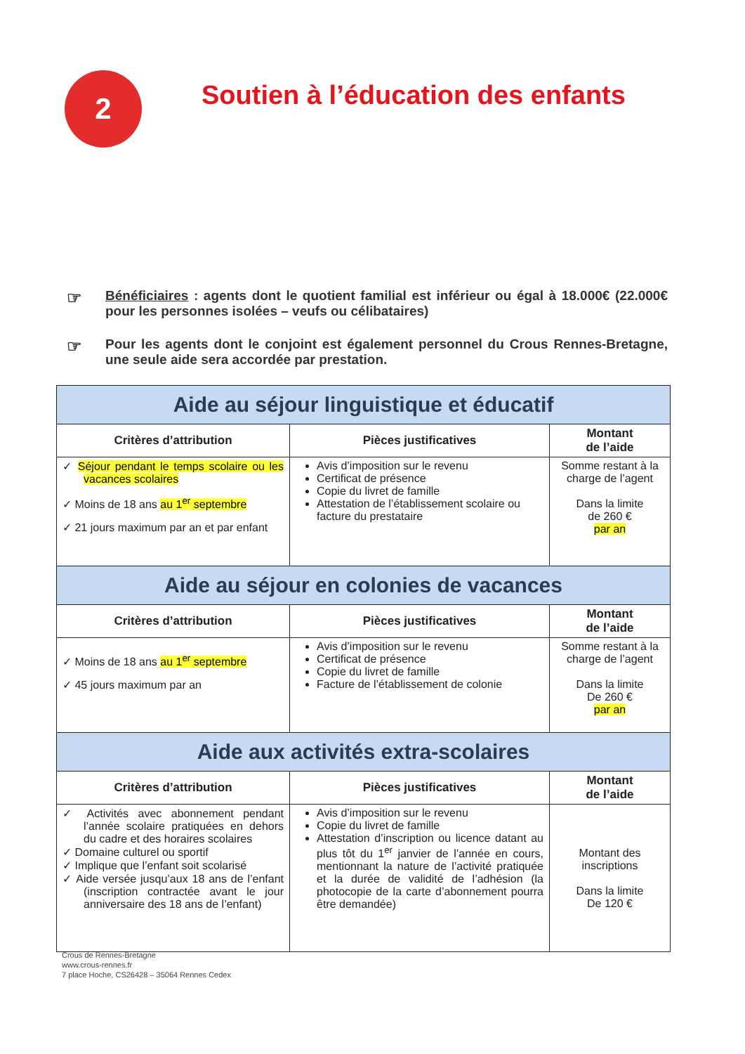2
Soutien à l’éducation des enfants
☞ Bénéficiaires : agents dont le quotient familial est inférieur ou égal à 18.000€ (22.000€ pour les personnes isolées – veufs ou célibataires)
☞ Pour les agents dont le conjoint est également personnel du Crous Rennes-Bretagne, une seule aide sera accordée par prestation.
| Aide au séjour linguistique et éducatif | | |
| Critères d’attribution | Pièces justificatives | Montant de l’aide |
| ✓ Séjour pendant le temps scolaire ou les vacances scolaires ✓ Moins de 18 ans au 1<sup>er</sup> septembre ✓ 21 jours maximum par an et par enfant | Avis d’imposition sur le revenu Certificat de présence Copie du livret de famille Attestation de l’établissement scolaire ou facture du prestataire | Somme restant à la charge de l’agent Dans la limite de 260 € par an |
| Aide au séjour en colonies de vacances | | |
| Critères d’attribution | Pièces justificatives | Montant de l’aide |
| ✓ Moins de 18 ans au 1<sup>er</sup> septembre ✓ 45 jours maximum par an | Avis d’imposition sur le revenu Certificat de présence Copie du livret de famille Facture de l’établissement de colonie | Somme restant à la charge de l’agent Dans la limite De 260 € par an |
| Aide aux activités extra-scolaires | | |
| Critères d’attribution | Pièces justificatives | Montant de l’aide |
| ✓ Activités avec abonnement pendant l’année scolaire pratiquées en dehors du cadre et des horaires scolaires ✓ Domaine culturel ou sportif ✓ Implique que l’enfant soit scolarisé ✓ Aide versée jusqu’aux 18 ans de l’enfant (inscription contractée avant le jour anniversaire des 18 ans de l’enfant) | Avis d’imposition sur le revenu Copie du livret de famille Attestation d’inscription ou licence datant au plus tôt du 1<sup>er</sup> janvier de l’année en cours, mentionnant la nature de l’activité pratiquée et la durée de validité de l’adhésion (la photocopie de la carte d’abonnement pourra être demandée) | Montant des inscriptions Dans la limite De 120 € |
Crous de Rennes-Bretagne
www.crous-rennes.fr
7 place Hoche, CS26428 – 35064 Rennes Cedex